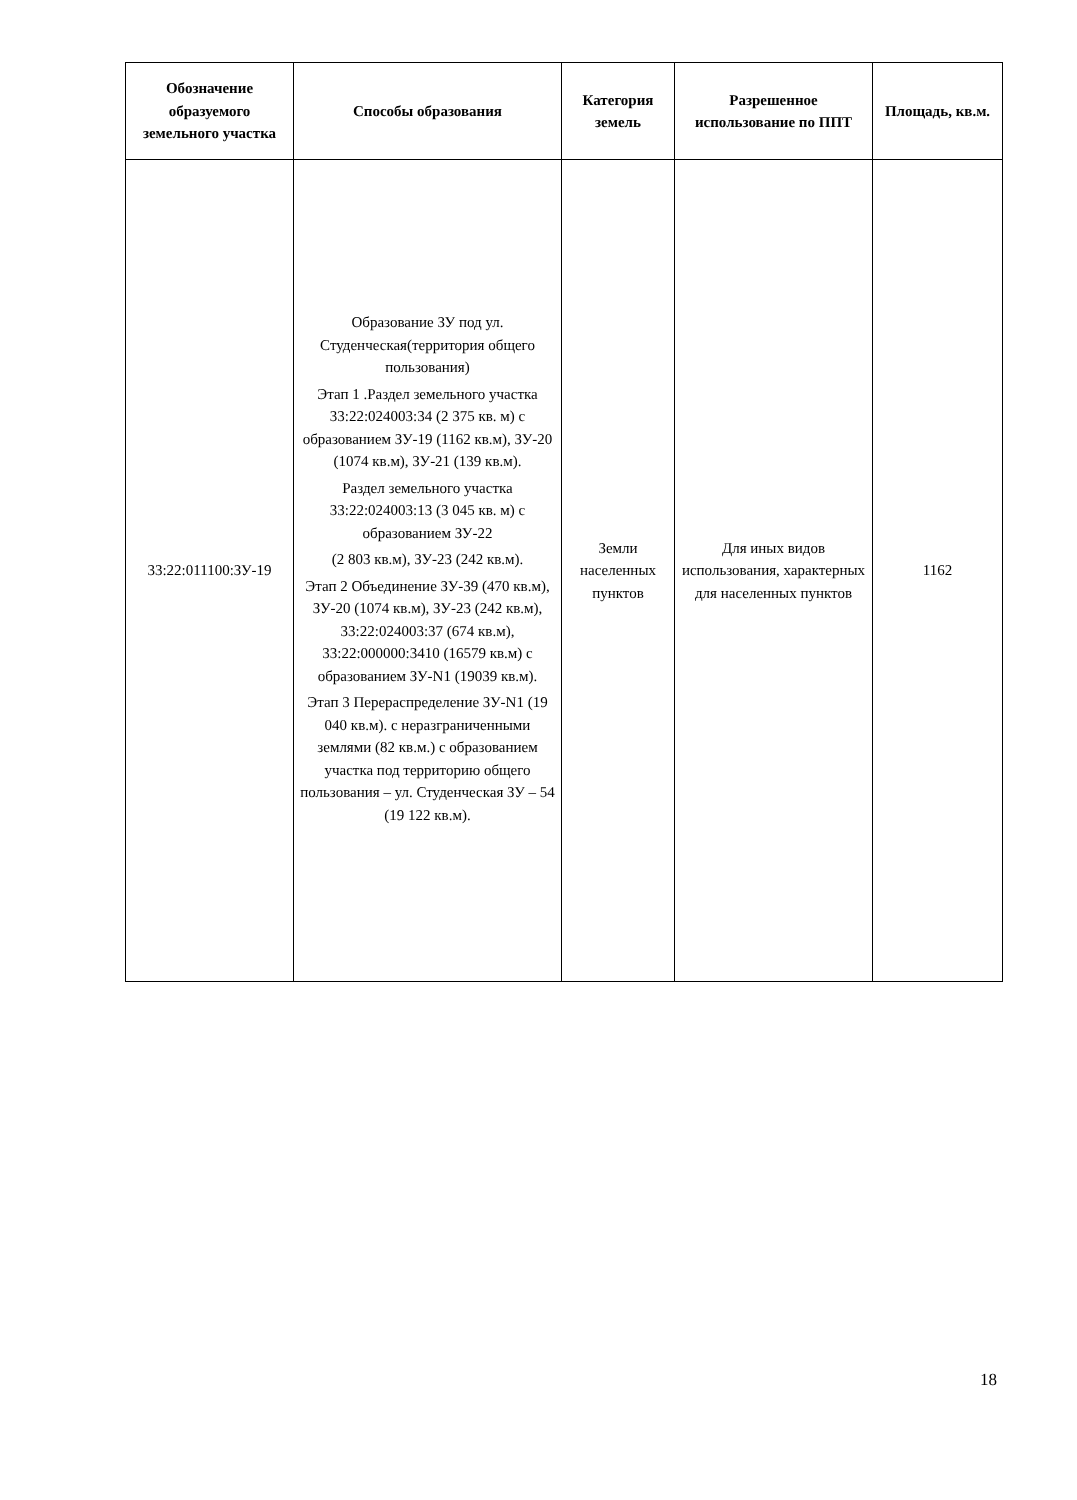| Обозначение образуемого земельного участка | Способы образования | Категория земель | Разрешенное использование по ППТ | Площадь, кв.м. |
| --- | --- | --- | --- | --- |
| 33:22:011100:ЗУ-19 | Образование ЗУ под ул. Студенческая(территория общего пользования) Этап 1 .Раздел земельного участка 33:22:024003:34 (2 375 кв. м) с образованием ЗУ-19 (1162 кв.м), ЗУ-20 (1074 кв.м), ЗУ-21 (139 кв.м). Раздел земельного участка 33:22:024003:13 (3 045 кв. м) с образованием ЗУ-22 (2 803 кв.м), ЗУ-23 (242 кв.м). Этап 2 Объединение ЗУ-39 (470 кв.м), ЗУ-20 (1074 кв.м), ЗУ-23 (242 кв.м), 33:22:024003:37 (674 кв.м), 33:22:000000:3410 (16579 кв.м) с образованием ЗУ-N1 (19039 кв.м). Этап 3 Перераспределение ЗУ-N1 (19 040 кв.м). с неразграниченными землями (82 кв.м.) с образованием участка под территорию общего пользования – ул. Студенческая ЗУ – 54 (19 122 кв.м). | Земли населенных пунктов | Для иных видов использования, характерных для населенных пунктов | 1162 |
18